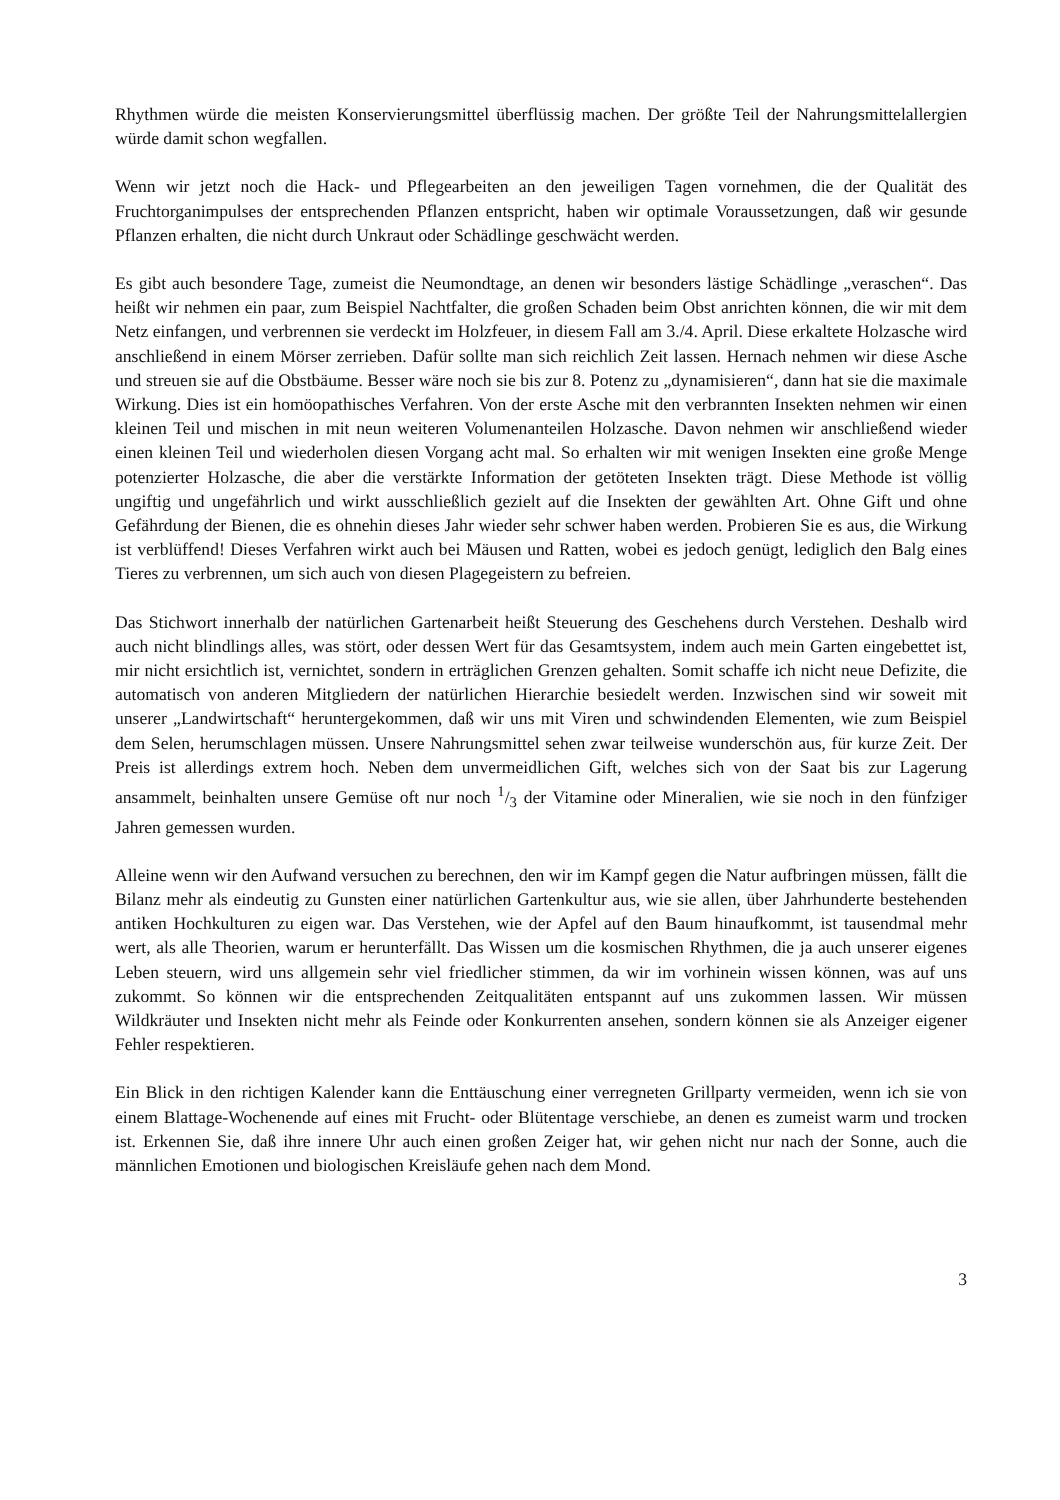Rhythmen würde die meisten Konservierungsmittel überflüssig machen. Der größte Teil der Nahrungsmittelallergien würde damit schon wegfallen.
Wenn wir jetzt noch die Hack- und Pflegearbeiten an den jeweiligen Tagen vornehmen, die der Qualität des Fruchtorganimpulses der entsprechenden Pflanzen entspricht, haben wir optimale Voraussetzungen, daß wir gesunde Pflanzen erhalten, die nicht durch Unkraut oder Schädlinge geschwächt werden.
Es gibt auch besondere Tage, zumeist die Neumondtage, an denen wir besonders lästige Schädlinge „veraschen“. Das heißt wir nehmen ein paar, zum Beispiel Nachtfalter, die großen Schaden beim Obst anrichten können, die wir mit dem Netz einfangen, und verbrennen sie verdeckt im Holzfeuer, in diesem Fall am 3./4. April. Diese erkaltete Holzasche wird anschließend in einem Mörser zerrieben. Dafür sollte man sich reichlich Zeit lassen. Hernach nehmen wir diese Asche und streuen sie auf die Obstbäume. Besser wäre noch sie bis zur 8. Potenz zu „dynamisieren“, dann hat sie die maximale Wirkung. Dies ist ein homöopathisches Verfahren. Von der erste Asche mit den verbrannten Insekten nehmen wir einen kleinen Teil und mischen in mit neun weiteren Volumenanteilen Holzasche. Davon nehmen wir anschließend wieder einen kleinen Teil und wiederholen diesen Vorgang acht mal. So erhalten wir mit wenigen Insekten eine große Menge potenzierter Holzasche, die aber die verstärkte Information der getöteten Insekten trägt. Diese Methode ist völlig ungiftig und ungefährlich und wirkt ausschließlich gezielt auf die Insekten der gewählten Art. Ohne Gift und ohne Gefährdung der Bienen, die es ohnehin dieses Jahr wieder sehr schwer haben werden. Probieren Sie es aus, die Wirkung ist verblüffend! Dieses Verfahren wirkt auch bei Mäusen und Ratten, wobei es jedoch genügt, lediglich den Balg eines Tieres zu verbrennen, um sich auch von diesen Plagegeistern zu befreien.
Das Stichwort innerhalb der natürlichen Gartenarbeit heißt Steuerung des Geschehens durch Verstehen. Deshalb wird auch nicht blindlings alles, was stört, oder dessen Wert für das Gesamtsystem, indem auch mein Garten eingebettet ist, mir nicht ersichtlich ist, vernichtet, sondern in erträglichen Grenzen gehalten. Somit schaffe ich nicht neue Defizite, die automatisch von anderen Mitgliedern der natürlichen Hierarchie besiedelt werden. Inzwischen sind wir soweit mit unserer „Landwirtschaft“ heruntergekommen, daß wir uns mit Viren und schwindenden Elementen, wie zum Beispiel dem Selen, herumschlagen müssen. Unsere Nahrungsmittel sehen zwar teilweise wunderschön aus, für kurze Zeit. Der Preis ist allerdings extrem hoch. Neben dem unvermeidlichen Gift, welches sich von der Saat bis zur Lagerung ansammelt, beinhalten unsere Gemüse oft nur noch 1/3 der Vitamine oder Mineralien, wie sie noch in den fünfziger Jahren gemessen wurden.
Alleine wenn wir den Aufwand versuchen zu berechnen, den wir im Kampf gegen die Natur aufbringen müssen, fällt die Bilanz mehr als eindeutig zu Gunsten einer natürlichen Gartenkultur aus, wie sie allen, über Jahrhunderte bestehenden antiken Hochkulturen zu eigen war. Das Verstehen, wie der Apfel auf den Baum hinaufkommt, ist tausendmal mehr wert, als alle Theorien, warum er herunterfällt. Das Wissen um die kosmischen Rhythmen, die ja auch unserer eigenes Leben steuern, wird uns allgemein sehr viel friedlicher stimmen, da wir im vorhinein wissen können, was auf uns zukommt. So können wir die entsprechenden Zeitqualitäten entspannt auf uns zukommen lassen. Wir müssen Wildkräuter und Insekten nicht mehr als Feinde oder Konkurrenten ansehen, sondern können sie als Anzeiger eigener Fehler respektieren.
Ein Blick in den richtigen Kalender kann die Enttäuschung einer verregneten Grillparty vermeiden, wenn ich sie von einem Blattage-Wochenende auf eines mit Frucht- oder Blütentage verschiebe, an denen es zumeist warm und trocken ist. Erkennen Sie, daß ihre innere Uhr auch einen großen Zeiger hat, wir gehen nicht nur nach der Sonne, auch die männlichen Emotionen und biologischen Kreisläufe gehen nach dem Mond.
3